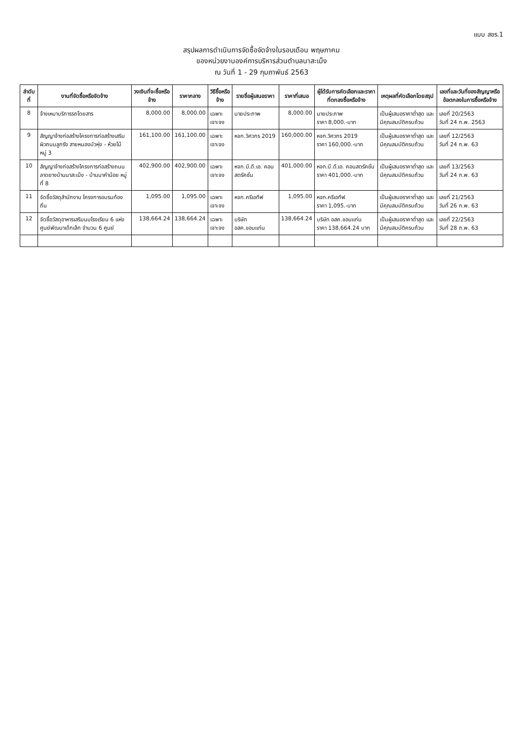แบบ สขร.1
สรุปผลการดำเนินการจัดซื้อจัดจ้างในรอบเดือน พฤษภาคม
ของหน่วยงานองค์การบริหารส่วนตำบลนาสะเม็ง
ณ วันที่ 1 - 29 กุมภาพันธ์ 2563
| ลำดับที่ | งานที่จัดซื้อหรือจัดจ้าง | วงเงินที่จะซื้อหรือจ้าง | ราคากลาง | วิธีซื้อหรือจ้าง | รายชื่อผู้เสนอราคา | ราคาที่เสนอ | ผู้ได้รับการคัดเลือกและราคาที่ตกลงซื้อหรือจ้าง | เหตุผลที่คัดเลือกโดยสรุป | เลขที่และวันที่ของสัญญาหรือข้อตกลงในการซื้อหรือจ้าง |
| --- | --- | --- | --- | --- | --- | --- | --- | --- | --- |
| 8 | จ้างเหมาบริการรถโดยสาร | 8,000.00 | 8,000.00 | เฉพาะเจาะจง | นายประภาพ | 8,000.00 | นายประภาพ ราคา 8,000.-บาท | เป็นผู้เสนอราคาต่ำสุด และมีคุณสมบัติครบถ้วน | เลขที่ 20/2563 วันที่ 24 ก.พ. 2563 |
| 9 | สัญญาจ้างก่อสร้างโครงการก่อสร้างเสริมผิวถนนลูกรัง สายหนองบัวหุ่ง - ห้วยไม้ หมู่ 3 | 161,100.00 | 161,100.00 | เฉพาะเจาะจง | หจก.วิศวกร 2019 | 160,000.00 | หจก.วิศวกร 2019 ราคา 160,000.-บาท | เป็นผู้เสนอราคาต่ำสุด และมีคุณสมบัติครบถ้วน | เลขที่ 12/2563 วันที่ 24 ก.พ. 63 |
| 10 | สัญญาจ้างก่อสร้างโครงการก่อสร้างถนนลาดยางบ้านนาสะเม็ง - บ้านนาคำน้อย หมู่ที่ 8 | 402,900.00 | 402,900.00 | เฉพาะเจาะจง | หจก.บี.ดี.เอ. คอนสตรัคชั่น | 401,000.00 | หจก.บี.ดี.เอ. คอนสตรัคชั่น ราคา 401,000.-บาท | เป็นผู้เสนอราคาต่ำสุด และมีคุณสมบัติครบถ้วน | เลขที่ 13/2563 วันที่ 24 ก.พ. 63 |
| 11 | จัดซื้อวัสดุสำนักงาน โครงการอบรมท้องถิ่น | 1,095.00 | 1,095.00 | เฉพาะเจาะจง | หจก.ครีเอทีฟ | 1,095.00 | หจก.ครีเอทีฟ ราคา 1,095.-บาท | เป็นผู้เสนอราคาต่ำสุด และมีคุณสมบัติครบถ้วน | เลขที่ 21/2563 วันที่ 26 ก.พ. 63 |
| 12 | จัดซื้อวัสดุอาหารเสริมนมโรงเรียน 6 แห่ง ศูนย์พัฒนาเด็กเล็ก จำนวน 6 ศูนย์ | 138,664.24 | 138,664.24 | เฉพาะเจาะจง | บริษัท อสค.ขอนแก่น | 138,664.24 | บริษัท อสค.ขอนแก่น ราคา 138,664.24 บาท | เป็นผู้เสนอราคาต่ำสุด และมีคุณสมบัติครบถ้วน | เลขที่ 22/2563 วันที่ 28 ก.พ. 63 |